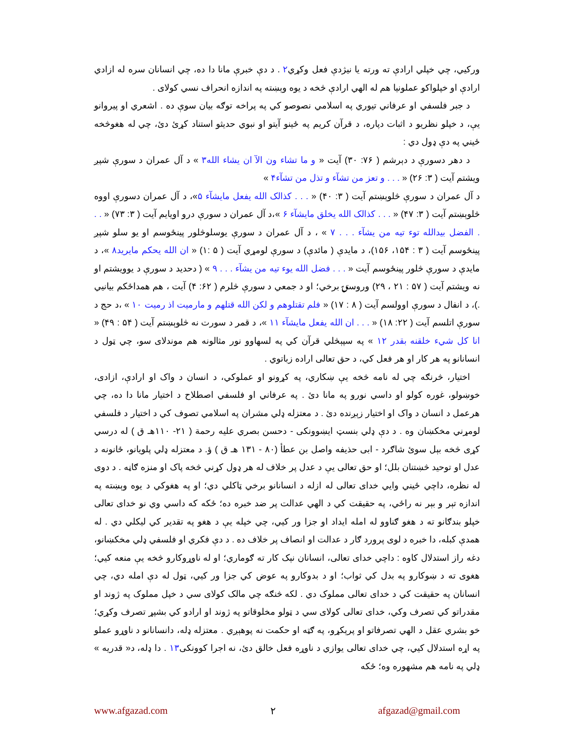ورکيي، چي خپلي ارادې ته ورته يا نيژدې فعل وکړي٢ . د دې خبرې مانا دا ده، چي انسانان سره له ازادي ارادې او خپلواکو عملونيا هم له الهي ارادې څخه د يوه وېښته په اندازه انحراف نسي کولای .
د جبر فلسفي او عرفاني تيوري په اسلامي نصوصو کي په پراخه توګه بيان سوې ده . اشعري او پيروانو يې، د خپلو نظريو د اثبات دپاره، د قرآن کريم په ځينو آيتو او نبوي حديثو استناد کړئ دئ، چي له هغوڅخه ځيني په دې ډول دي :
د دهر دسورې د دېرشم ( ٧۶: ٣٠) آيت « و ما تشاء ون الآ ان يشاء الله٣ » د آل عمران د سورې شپږ ويشتم آيت ( ٣: ٢۶) « . . . و تعز من تشآء و تذل من تشآء۴ »
د آل عمران د سورې څلوېښتم آيت ( ٣: ۴٠) « . . . کذالک الله يفعل مايشآء ۵»، د آل عمران دسورې اووه څلوېښتم آيت ( ٣: ۴٧) « . . . کذالک الله يخلق مايشآء ۶ »،د آل عمران د سورې درو اويايم آيت ( ٣: ٧٣) « . . . الفضل بيدالله توء تيه من يشآء . . . ٧ » ، د آل عمران د سورې يوسلوڅلور پينځوسم او يو سلو شپږ پينځوسم آيت ( ٣ : ١۵۴، ١۵۶)، د مايدې ( مائدې) د سورې لومړي آيت ( ۵ :١) « ان الله يحکم مايريد٨ »، د مايدې د سورې څلور پينځوسم آيت « . . . فضل الله يوء تيه من يشآء . . . ٩ » ( دحديد د سورې د يوويشتم او نه ويشتم آيت ( ۵٧ : ٢١ ، ٢٩) وروستۍ برخي؛ او د جمعي د سورې څلرم ( ۶٢: ۴) آيت ، هم همداځکم بيانيي .)، د انفال د سورې اوولسم آيت ( ٨ : ١٧) « فلم تقتلوهم و لکن الله قتلهم و مارميت اذ رميت ١٠ » ،د حج د سورې اتلسم آيت ( ٢٢: ١٨) « . . . ان الله يفعل مايشآء ١١ »، د قمر د سورت نه څلوېښتم آيت ( ۵۴ : ۴٩) « انا کل شيء خلقنه بقدر ١٢ » په سپېڅلي قرآن کي په لسهاوو نور مثالونه هم موندلای سو، چي ټول د انسانانو په هر کار او هر فعل کي، د حق تعالی اراده زباتوي .
اختيار، څرنګه چي له نامه څخه يې ښکاري، په کړونو او عملوکي، د انسان د واک او ارادې، ازادی، خوښولو، غوره کولو او داسي نورو په مانا دئ . په عرفاني او فلسفي اصطلاح د اختيار مانا دا ده، چي هرعمل د انسان د واک او اختيار زېږنده دئ . د معتزله ډلي مشران په اسلامي تصوف کي د اختيار د فلسفي لومړني مخکښان وه . د دې ډلي بنسټ ايښوونکی - دحسن بصري عليه رحمة ( ٢١- ١١٠هـ ق ) له درسي کړی څخه بېل سوئ شاګرد - ابی حذيفه واصل بن عطأ (٨٠ - ١٣١ هـ ق ) ؤ. د معتزله ډلي پلويانو، ځانونه د عدل او توحيد څښتنان بلل؛ او حق تعالی يې د عدل پر خلاف له هر ډول کړني څخه پاک او منزه ګاڼه . د دوی له نظره، داچي ځيني وايي خدای تعالی له ازله د انسانانو برخي ټاکلي دي؛ او په هغوکي د يوه وېښته په اندازه تېر و بېر نه راځي، په حقيقت کي د الهي عدالت پر ضد خبره ده؛ ځکه که داسي وي نو خدای تعالی خپلو بندګانو ته د هغو ګناوو له امله ايداد او جزا ور کيي، چي خپله يې د هغو په تقدير کي ليکلي دي . له همدې کبله، دا خبره د لوی پرورد ګار د عدالت او انصاف پر خلاف ده . د دې فکري او فلسفي ډلي مخکښانو، دغه راز استدلال کاوه : داچي خدای تعالی، انسانان نېک کار ته ګوماري؛ او له ناوړوکارو څخه يې منعه کيي؛ هغوی ته د ښوکارو په بدل کي ثواب؛ او د بدوکارو په عوض کي جزا ور کيي، ټول له دې امله دي، چي انسانان په حقيقت کي د خدای تعالی مملوک دي . لکه څنګه چي مالک کولای سي د خپل مملوک په ژوند او مقدراتو کي تصرف وکي، خدای تعالی کولای سي د ټولو مخلوقاتو په ژوند او ارادو کي بشپړ تصرف وکړي؛ خو بشري عقل د الهي تصرفاتو او پرېکړو، په ګټه او حکمت نه پوهېږي . معتزله ډله، دانسانانو د ناوړو عملو په اړه استدلال کيي، چي خدای تعالی يوازي د ناوړه فعل خالق دئ، نه اجرا کوونکی١٣ . دا ډله، د« قدريه » ډلي په نامه هم مشهوره وه؛ ځکه
www.afgazad.com ٢ afgazad@gmail.com